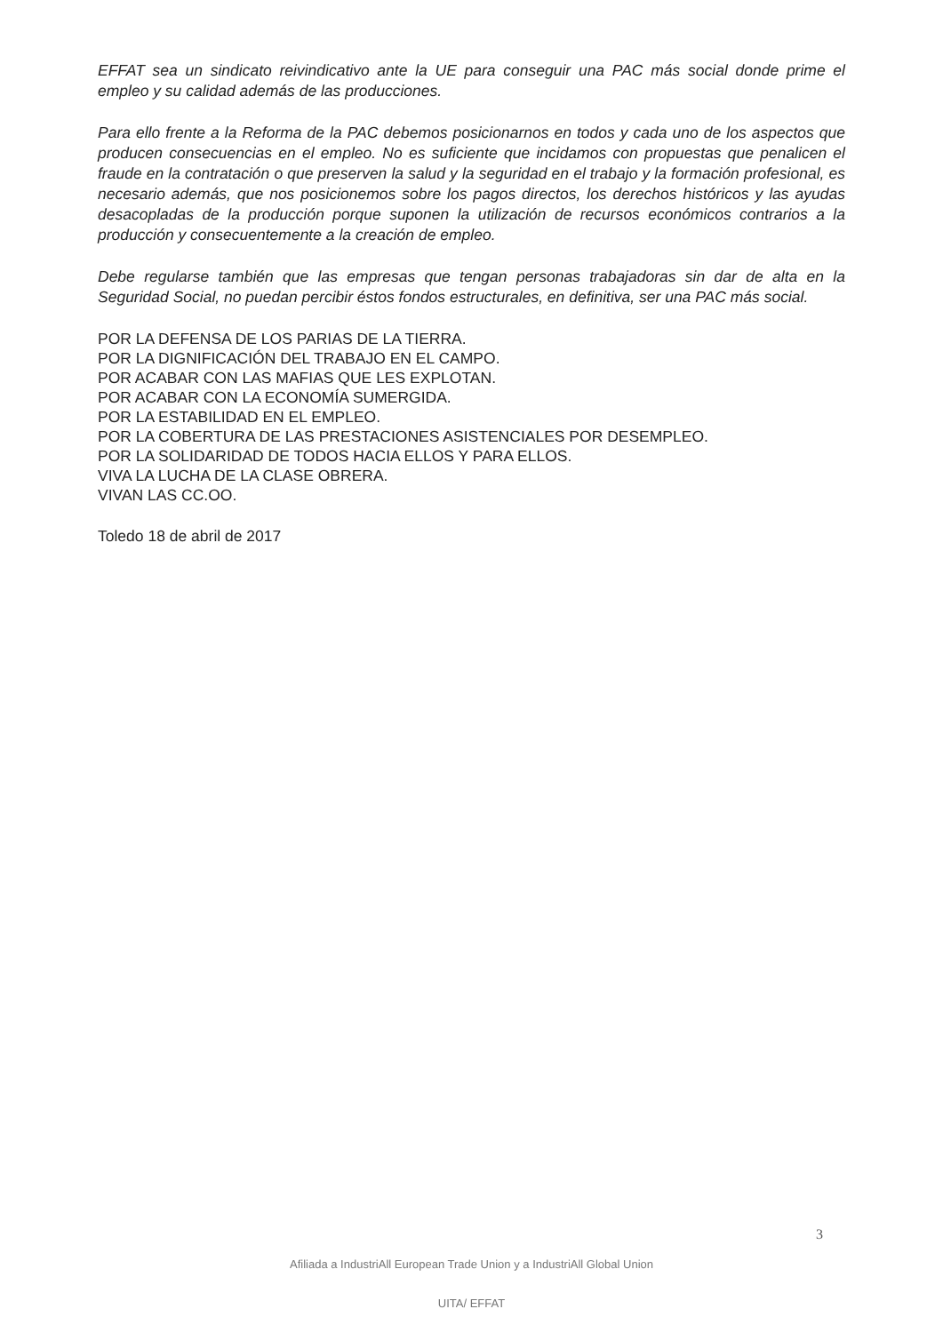EFFAT sea un sindicato reivindicativo ante la UE para conseguir una PAC más social donde prime el empleo y su calidad además de las producciones.
Para ello frente a la Reforma de la PAC debemos posicionarnos en todos y cada uno de los aspectos que producen consecuencias en el empleo. No es suficiente que incidamos con propuestas que penalicen el fraude en la contratación o que preserven la salud y la seguridad en el trabajo y la formación profesional, es necesario además, que nos posicionemos sobre los pagos directos, los derechos históricos y las ayudas desacopladas de la producción porque suponen la utilización de recursos económicos contrarios a la producción y consecuentemente a la creación de empleo.
Debe regularse también que las empresas que tengan personas trabajadoras sin dar de alta en la Seguridad Social, no puedan percibir éstos fondos estructurales, en definitiva, ser una PAC más social.
POR LA DEFENSA DE LOS PARIAS DE LA TIERRA.
POR LA DIGNIFICACIÓN DEL TRABAJO EN EL CAMPO.
POR ACABAR CON LAS MAFIAS QUE LES EXPLOTAN.
POR ACABAR CON LA ECONOMÍA SUMERGIDA.
POR LA ESTABILIDAD EN EL EMPLEO.
POR LA COBERTURA DE LAS PRESTACIONES ASISTENCIALES POR DESEMPLEO.
POR LA SOLIDARIDAD DE TODOS HACIA ELLOS Y PARA ELLOS.
VIVA LA LUCHA DE LA CLASE OBRERA.
VIVAN LAS CC.OO.
Toledo 18 de abril de 2017
3
Afiliada a IndustriAll European Trade Union y a IndustriAll Global Union
UITA/ EFFAT